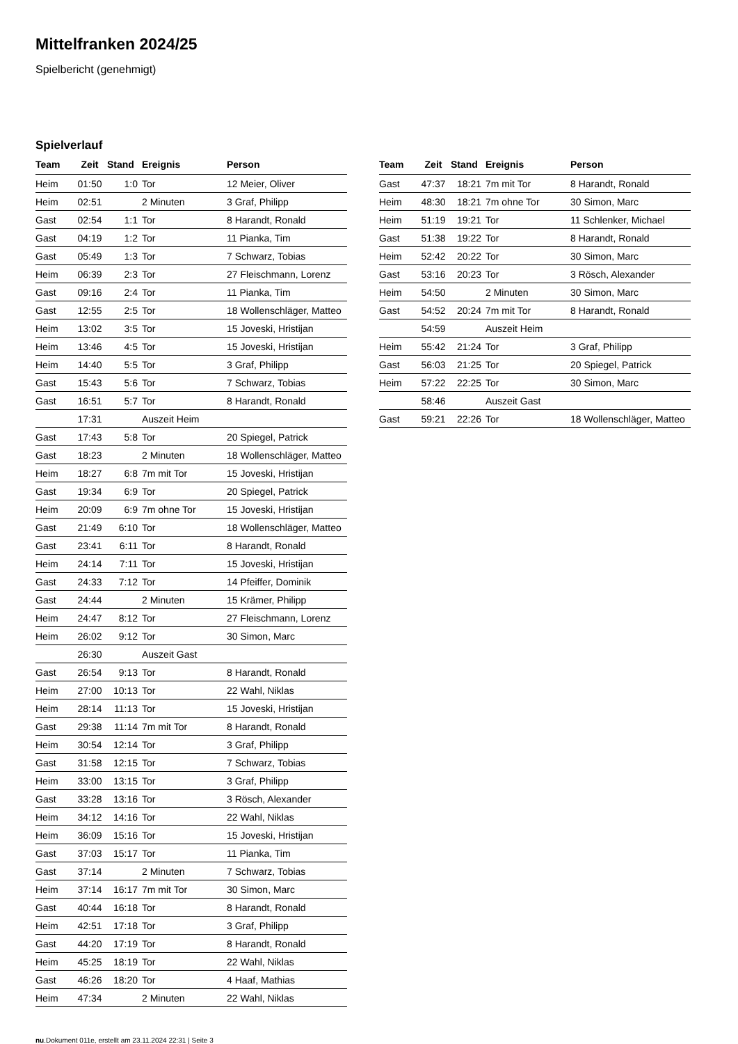Mittelfranken 2024/25
Spielbericht (genehmigt)
Spielverlauf
| Team | Zeit | Stand | Ereignis | Person |
| --- | --- | --- | --- | --- |
| Heim | 01:50 | 1:0 | Tor | 12 Meier, Oliver |
| Heim | 02:51 | | 2 Minuten | 3 Graf, Philipp |
| Gast | 02:54 | 1:1 | Tor | 8 Harandt, Ronald |
| Gast | 04:19 | 1:2 | Tor | 11 Pianka, Tim |
| Gast | 05:49 | 1:3 | Tor | 7 Schwarz, Tobias |
| Heim | 06:39 | 2:3 | Tor | 27 Fleischmann, Lorenz |
| Gast | 09:16 | 2:4 | Tor | 11 Pianka, Tim |
| Gast | 12:55 | 2:5 | Tor | 18 Wollenschläger, Matteo |
| Heim | 13:02 | 3:5 | Tor | 15 Joveski, Hristijan |
| Heim | 13:46 | 4:5 | Tor | 15 Joveski, Hristijan |
| Heim | 14:40 | 5:5 | Tor | 3 Graf, Philipp |
| Gast | 15:43 | 5:6 | Tor | 7 Schwarz, Tobias |
| Gast | 16:51 | 5:7 | Tor | 8 Harandt, Ronald |
| | 17:31 | | Auszeit Heim | |
| Gast | 17:43 | 5:8 | Tor | 20 Spiegel, Patrick |
| Gast | 18:23 | | 2 Minuten | 18 Wollenschläger, Matteo |
| Heim | 18:27 | 6:8 | 7m mit Tor | 15 Joveski, Hristijan |
| Gast | 19:34 | 6:9 | Tor | 20 Spiegel, Patrick |
| Heim | 20:09 | 6:9 | 7m ohne Tor | 15 Joveski, Hristijan |
| Gast | 21:49 | 6:10 | Tor | 18 Wollenschläger, Matteo |
| Gast | 23:41 | 6:11 | Tor | 8 Harandt, Ronald |
| Heim | 24:14 | 7:11 | Tor | 15 Joveski, Hristijan |
| Gast | 24:33 | 7:12 | Tor | 14 Pfeiffer, Dominik |
| Gast | 24:44 | | 2 Minuten | 15 Krämer, Philipp |
| Heim | 24:47 | 8:12 | Tor | 27 Fleischmann, Lorenz |
| Heim | 26:02 | 9:12 | Tor | 30 Simon, Marc |
| | 26:30 | | Auszeit Gast | |
| Gast | 26:54 | 9:13 | Tor | 8 Harandt, Ronald |
| Heim | 27:00 | 10:13 | Tor | 22 Wahl, Niklas |
| Heim | 28:14 | 11:13 | Tor | 15 Joveski, Hristijan |
| Gast | 29:38 | 11:14 | 7m mit Tor | 8 Harandt, Ronald |
| Heim | 30:54 | 12:14 | Tor | 3 Graf, Philipp |
| Gast | 31:58 | 12:15 | Tor | 7 Schwarz, Tobias |
| Heim | 33:00 | 13:15 | Tor | 3 Graf, Philipp |
| Gast | 33:28 | 13:16 | Tor | 3 Rösch, Alexander |
| Heim | 34:12 | 14:16 | Tor | 22 Wahl, Niklas |
| Heim | 36:09 | 15:16 | Tor | 15 Joveski, Hristijan |
| Gast | 37:03 | 15:17 | Tor | 11 Pianka, Tim |
| Gast | 37:14 | | 2 Minuten | 7 Schwarz, Tobias |
| Heim | 37:14 | 16:17 | 7m mit Tor | 30 Simon, Marc |
| Gast | 40:44 | 16:18 | Tor | 8 Harandt, Ronald |
| Heim | 42:51 | 17:18 | Tor | 3 Graf, Philipp |
| Gast | 44:20 | 17:19 | Tor | 8 Harandt, Ronald |
| Heim | 45:25 | 18:19 | Tor | 22 Wahl, Niklas |
| Gast | 46:26 | 18:20 | Tor | 4 Haaf, Mathias |
| Heim | 47:34 | | 2 Minuten | 22 Wahl, Niklas |
| Team | Zeit | Stand | Ereignis | Person |
| --- | --- | --- | --- | --- |
| Gast | 47:37 | 18:21 | 7m mit Tor | 8 Harandt, Ronald |
| Heim | 48:30 | 18:21 | 7m ohne Tor | 30 Simon, Marc |
| Heim | 51:19 | 19:21 | Tor | 11 Schlenker, Michael |
| Gast | 51:38 | 19:22 | Tor | 8 Harandt, Ronald |
| Heim | 52:42 | 20:22 | Tor | 30 Simon, Marc |
| Gast | 53:16 | 20:23 | Tor | 3 Rösch, Alexander |
| Heim | 54:50 | | 2 Minuten | 30 Simon, Marc |
| Gast | 54:52 | 20:24 | 7m mit Tor | 8 Harandt, Ronald |
| | 54:59 | | Auszeit Heim | |
| Heim | 55:42 | 21:24 | Tor | 3 Graf, Philipp |
| Gast | 56:03 | 21:25 | Tor | 20 Spiegel, Patrick |
| Heim | 57:22 | 22:25 | Tor | 30 Simon, Marc |
| | 58:46 | | Auszeit Gast | |
| Gast | 59:21 | 22:26 | Tor | 18 Wollenschläger, Matteo |
nu.Dokument 011e, erstellt am 23.11.2024 22:31 | Seite 3